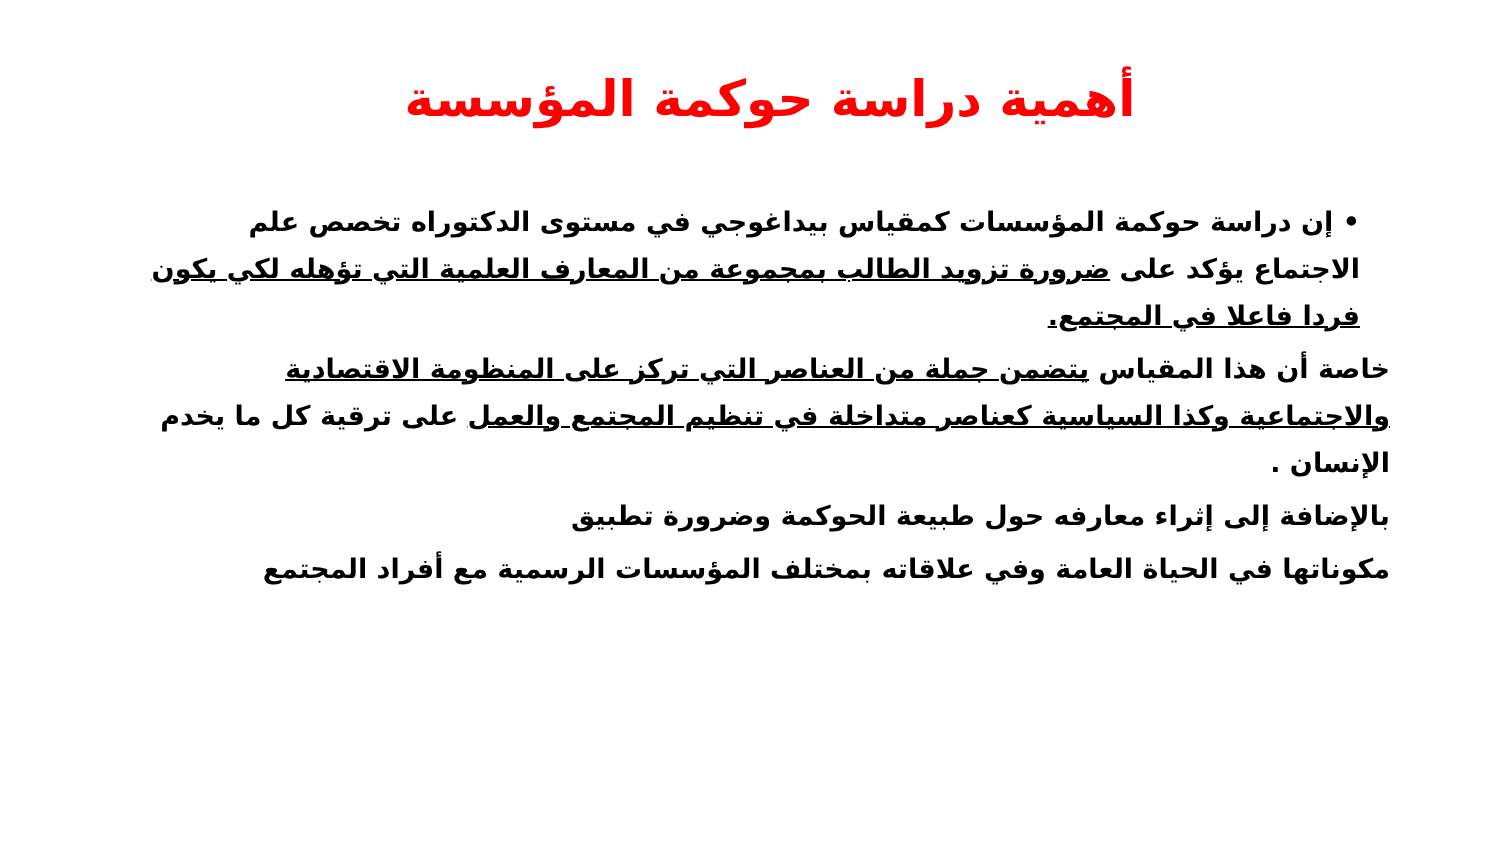أهمية دراسة حوكمة المؤسسة
• إن دراسة حوكمة المؤسسات كمقياس بيداغوجي في مستوى الدكتوراه تخصص علم الاجتماع يؤكد على ضرورة تزويد الطالب بمجموعة من المعارف العلمية التي تؤهله لكي يكون فردا فاعلا في المجتمع.
خاصة أن هذا المقياس يتضمن جملة من العناصر التي تركز على المنظومة الاقتصادية والاجتماعية وكذا السياسية كعناصر متداخلة في تنظيم المجتمع والعمل على ترقية كل ما يخدم الإنسان .
بالإضافة إلى إثراء معارفه حول طبيعة الحوكمة وضرورة تطبيق
مكوناتها في الحياة العامة وفي علاقاته بمختلف المؤسسات الرسمية مع أفراد المجتمع